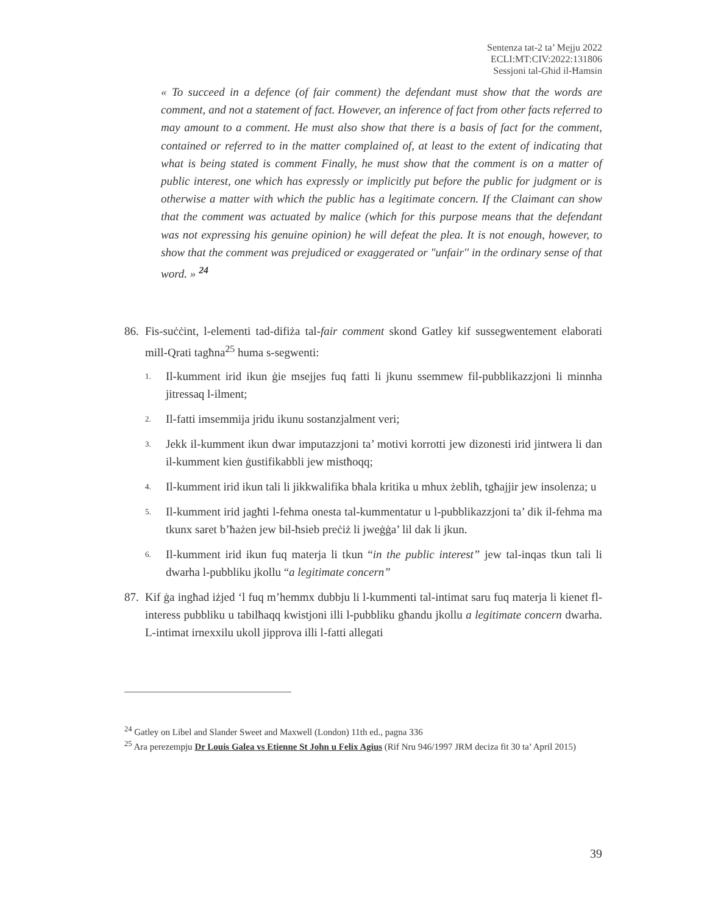Sentenza tat-2 ta’ Mejju 2022
ECLI:MT:CIV:2022:131806
Sessjoni tal-Għid il-Ħamsin
« To succeed in a defence (of fair comment) the defendant must show that the words are comment, and not a statement of fact. However, an inference of fact from other facts referred to may amount to a comment. He must also show that there is a basis of fact for the comment, contained or referred to in the matter complained of, at least to the extent of indicating that what is being stated is comment Finally, he must show that the comment is on a matter of public interest, one which has expressly or implicitly put before the public for judgment or is otherwise a matter with which the public has a legitimate concern. If the Claimant can show that the comment was actuated by malice (which for this purpose means that the defendant was not expressing his genuine opinion) he will defeat the plea. It is not enough, however, to show that the comment was prejudiced or exaggerated or "unfair'' in the ordinary sense of that word. » <sup>24</sup>
86. Fis-suċċint, l-elementi tad-difiża tal-fair comment skond Gatley kif sussegwentement elaborati mill-Qrati tagħna<sup>25</sup> huma s-segwenti:
1. Il-kumment irid ikun ġie msejjes fuq fatti li jkunu ssemmew fil-pubblikazzjoni li minnha jitressaq l-ilment;
2. Il-fatti imsemmija jridu ikunu sostanzjalment veri;
3. Jekk il-kumment ikun dwar imputazzjoni ta’ motivi korrotti jew dizonesti irid jintwera li dan il-kumment kien ġustifikabbli jew mistħoqq;
4. Il-kumment irid ikun tali li jikkwalifika bħala kritika u mhux żebliħ, tgħajjir jew insolenza; u
5. Il-kumment irid jagħti l-fehma onesta tal-kummentatur u l-pubblikazzjoni ta’ dik il-fehma ma tkunx saret b’ħażen jew bil-ħsieb preċiż li jweġġa’ lil dak li jkun.
6. Il-kumment irid ikun fuq materja li tkun “in the public interest” jew tal-inqas tkun tali li dwarha l-pubbliku jkollu “a legitimate concern”
87. Kif ġa ingħad iżjed ‘l fuq m’hemmx dubbju li l-kummenti tal-intimat saru fuq materja li kienet fl-interess pubbliku u tabilħaqq kwistjoni illi l-pubbliku għandu jkollu a legitimate concern dwarha. L-intimat irnexxilu ukoll jipprova illi l-fatti allegati
<sup>24</sup> Gatley on Libel and Slander Sweet and Maxwell (London) 11th ed., pagna 336
<sup>25</sup> Ara perezempju Dr Louis Galea vs Etienne St John u Felix Agius (Rif Nru 946/1997 JRM deciza fit 30 ta’ April 2015)
39